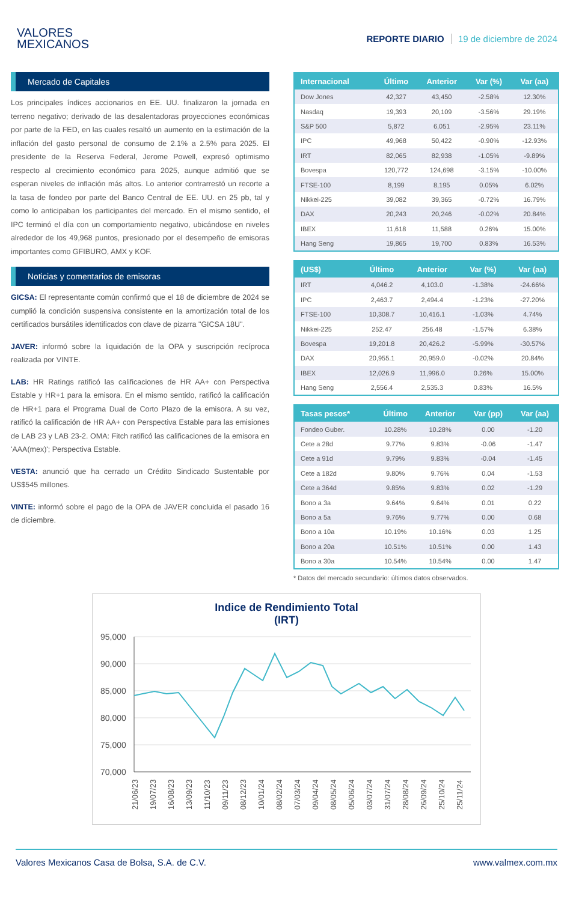VALORES
MEXICANOS
REPORTE DIARIO 19 de diciembre de 2024
Mercado de Capitales
Los principales índices accionarios en EE. UU. finalizaron la jornada en terreno negativo; derivado de las desalentadoras proyecciones económicas por parte de la FED, en las cuales resaltó un aumento en la estimación de la inflación del gasto personal de consumo de 2.1% a 2.5% para 2025. El presidente de la Reserva Federal, Jerome Powell, expresó optimismo respecto al crecimiento económico para 2025, aunque admitió que se esperan niveles de inflación más altos. Lo anterior contrarrestó un recorte a la tasa de fondeo por parte del Banco Central de EE. UU. en 25 pb, tal y como lo anticipaban los participantes del mercado. En el mismo sentido, el IPC terminó el día con un comportamiento negativo, ubicándose en niveles alrededor de los 49,968 puntos, presionado por el desempeño de emisoras importantes como GFIBURO, AMX y KOF.
Noticias y comentarios de emisoras
GICSA: El representante común confirmó que el 18 de diciembre de 2024 se cumplió la condición suspensiva consistente en la amortización total de los certificados bursátiles identificados con clave de pizarra "GICSA 18U".
JAVER: informó sobre la liquidación de la OPA y suscripción recíproca realizada por VINTE.
LAB: HR Ratings ratificó las calificaciones de HR AA+ con Perspectiva Estable y HR+1 para la emisora. En el mismo sentido, ratificó la calificación de HR+1 para el Programa Dual de Corto Plazo de la emisora. A su vez, ratificó la calificación de HR AA+ con Perspectiva Estable para las emisiones de LAB 23 y LAB 23-2. OMA: Fitch ratificó las calificaciones de la emisora en 'AAA(mex)'; Perspectiva Estable.
VESTA: anunció que ha cerrado un Crédito Sindicado Sustentable por US$545 millones.
VINTE: informó sobre el pago de la OPA de JAVER concluida el pasado 16 de diciembre.
| Internacional | Último | Anterior | Var (%) | Var (aa) |
| --- | --- | --- | --- | --- |
| Dow Jones | 42,327 | 43,450 | -2.58% | 12.30% |
| Nasdaq | 19,393 | 20,109 | -3.56% | 29.19% |
| S&P 500 | 5,872 | 6,051 | -2.95% | 23.11% |
| IPC | 49,968 | 50,422 | -0.90% | -12.93% |
| IRT | 82,065 | 82,938 | -1.05% | -9.89% |
| Bovespa | 120,772 | 124,698 | -3.15% | -10.00% |
| FTSE-100 | 8,199 | 8,195 | 0.05% | 6.02% |
| Nikkei-225 | 39,082 | 39,365 | -0.72% | 16.79% |
| DAX | 20,243 | 20,246 | -0.02% | 20.84% |
| IBEX | 11,618 | 11,588 | 0.26% | 15.00% |
| Hang Seng | 19,865 | 19,700 | 0.83% | 16.53% |
| (US$) | Último | Anterior | Var (%) | Var (aa) |
| --- | --- | --- | --- | --- |
| IRT | 4,046.2 | 4,103.0 | -1.38% | -24.66% |
| IPC | 2,463.7 | 2,494.4 | -1.23% | -27.20% |
| FTSE-100 | 10,308.7 | 10,416.1 | -1.03% | 4.74% |
| Nikkei-225 | 252.47 | 256.48 | -1.57% | 6.38% |
| Bovespa | 19,201.8 | 20,426.2 | -5.99% | -30.57% |
| DAX | 20,955.1 | 20,959.0 | -0.02% | 20.84% |
| IBEX | 12,026.9 | 11,996.0 | 0.26% | 15.00% |
| Hang Seng | 2,556.4 | 2,535.3 | 0.83% | 16.5% |
| Tasas pesos* | Último | Anterior | Var (pp) | Var (aa) |
| --- | --- | --- | --- | --- |
| Fondeo Guber. | 10.28% | 10.28% | 0.00 | -1.20 |
| Cete a 28d | 9.77% | 9.83% | -0.06 | -1.47 |
| Cete a 91d | 9.79% | 9.83% | -0.04 | -1.45 |
| Cete a 182d | 9.80% | 9.76% | 0.04 | -1.53 |
| Cete a 364d | 9.85% | 9.83% | 0.02 | -1.29 |
| Bono a 3a | 9.64% | 9.64% | 0.01 | 0.22 |
| Bono a 5a | 9.76% | 9.77% | 0.00 | 0.68 |
| Bono a 10a | 10.19% | 10.16% | 0.03 | 1.25 |
| Bono a 20a | 10.51% | 10.51% | 0.00 | 1.43 |
| Bono a 30a | 10.54% | 10.54% | 0.00 | 1.47 |
* Datos del mercado secundario: últimos datos observados.
Indice de Rendimiento Total
(IRT)
95,000
90,000
85,000
80,000
75,000
70,000
21/06/23
19/07/23
16/08/23
13/09/23
11/10/23
09/11/23
08/12/23
10/01/24
08/02/24
07/03/24
09/04/24
08/05/24
05/06/24
03/07/24
31/07/24
28/08/24
26/09/24
25/10/24
25/11/24
Valores Mexicanos Casa de Bolsa, S.A. de C.V. www.valmex.com.mx